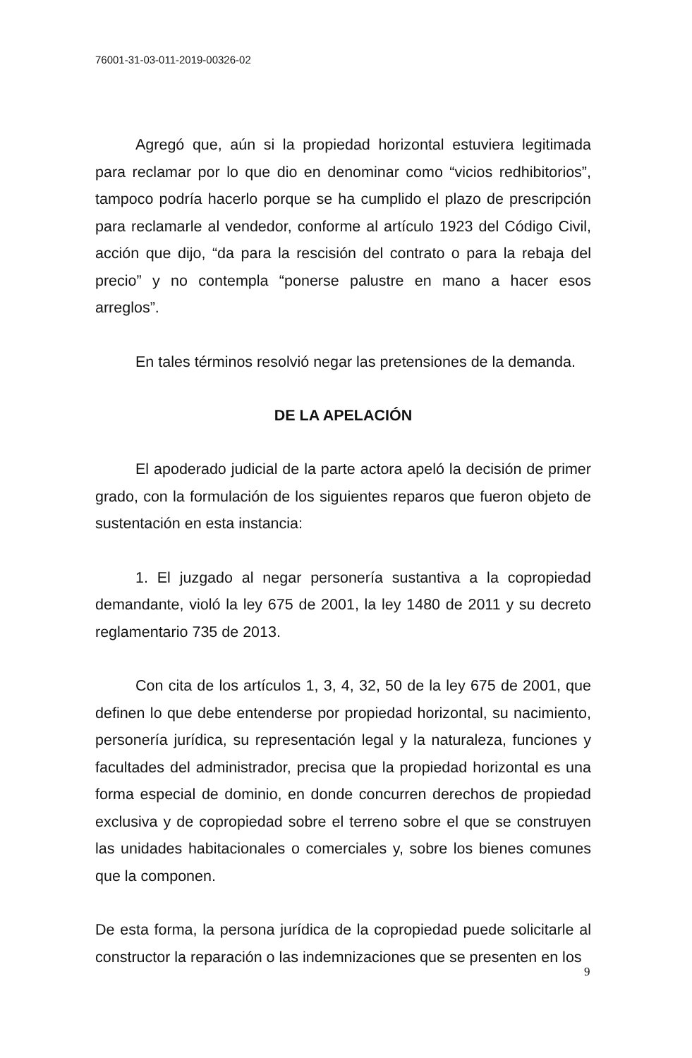76001-31-03-011-2019-00326-02
Agregó que, aún si la propiedad horizontal estuviera legitimada para reclamar por lo que dio en denominar como “vicios redhibitorios”, tampoco podría hacerlo porque se ha cumplido el plazo de prescripción para reclamarle al vendedor, conforme al artículo 1923 del Código Civil, acción que dijo, “da para la rescisión del contrato o para la rebaja del precio” y no contempla “ponerse palustre en mano a hacer esos arreglos”.
En tales términos resolvió negar las pretensiones de la demanda.
DE LA APELACIÓN
El apoderado judicial de la parte actora apeló la decisión de primer grado, con la formulación de los siguientes reparos que fueron objeto de sustentación en esta instancia:
1. El juzgado al negar personería sustantiva a la copropiedad demandante, violó la ley 675 de 2001, la ley 1480 de 2011 y su decreto reglamentario 735 de 2013.
Con cita de los artículos 1, 3, 4, 32, 50 de la ley 675 de 2001, que definen lo que debe entenderse por propiedad horizontal, su nacimiento, personería jurídica, su representación legal y la naturaleza, funciones y facultades del administrador, precisa que la propiedad horizontal es una forma especial de dominio, en donde concurren derechos de propiedad exclusiva y de copropiedad sobre el terreno sobre el que se construyen las unidades habitacionales o comerciales y, sobre los bienes comunes que la componen.
De esta forma, la persona jurídica de la copropiedad puede solicitarle al constructor la reparación o las indemnizaciones que se presenten en los
9